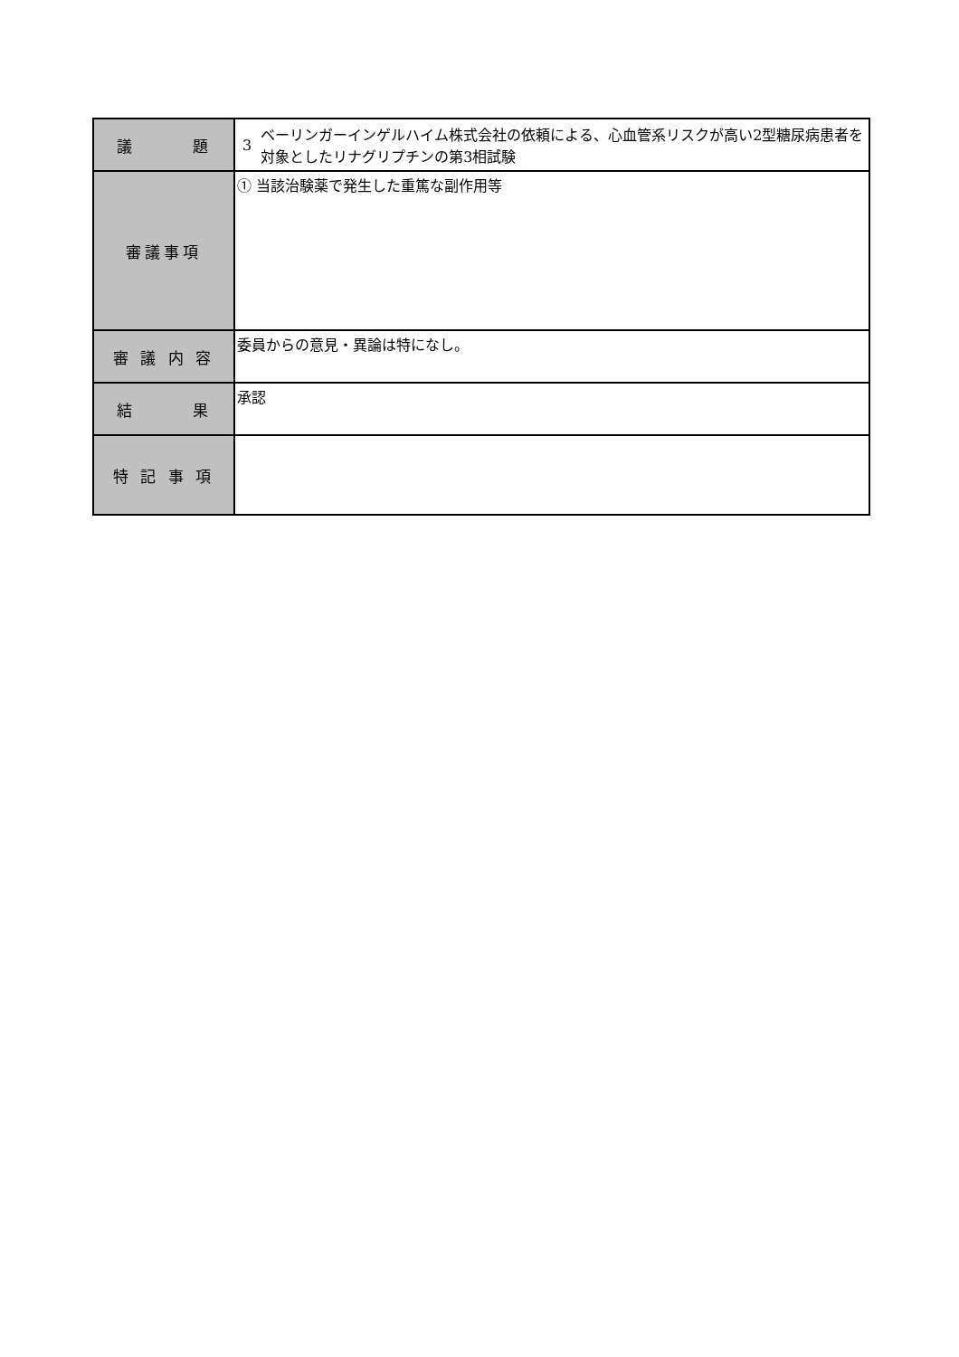| 議 題 | 3 ベーリンガーインゲルハイム株式会社の依頼による、心血管系リスクが高い2型糖尿病患者を対象としたリナグリプチンの第3相試験 |
| 審議事項 | ① 当該治験薬で発生した重篤な副作用等 |
| 審 議 内 容 | 委員からの意見・異論は特になし。 |
| 結 果 | 承認 |
| 特 記 事 項 | |